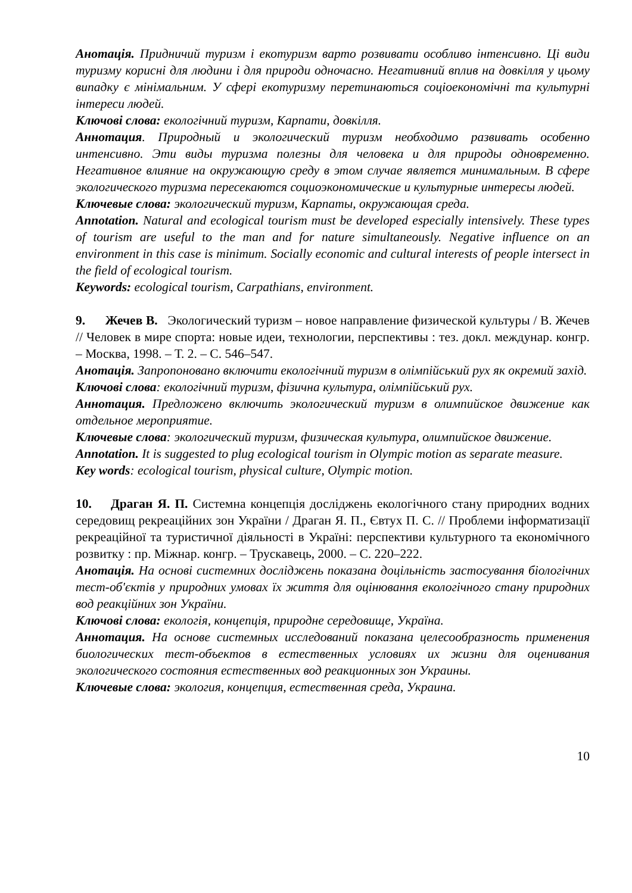Анотація. Придничий туризм і екотуризм варто розвивати особливо інтенсивно. Ці види туризму корисні для людини і для природи одночасно. Негативний вплив на довкілля у цьому випадку є мінімальним. У сфері екотуризму перетинаються соціоекономічні та культурні інтереси людей.
Ключові слова: екологічний туризм, Карпати, довкілля.
Аннотация. Природный и экологический туризм необходимо развивать особенно интенсивно. Эти виды туризма полезны для человека и для природы одновременно. Негативное влияние на окружающую среду в этом случае является минимальным. В сфере экологического туризма пересекаются социоэкономические и культурные интересы людей.
Ключевые слова: экологический туризм, Карпаты, окружающая среда.
Annotation. Natural and ecological tourism must be developed especially intensively. These types of tourism are useful to the man and for nature simultaneously. Negative influence on an environment in this case is minimum. Socially economic and cultural interests of people intersect in the field of ecological tourism.
Keywords: ecological tourism, Carpathians, environment.
9. Жечев В. Экологический туризм – новое направление физической культуры / В. Жечев // Человек в мире спорта: новые идеи, технологии, перспективы : тез. докл. междунар. конгр. – Москва, 1998. – Т. 2. – С. 546–547.
Анотація. Запропоновано включити екологічний туризм в олімпійський рух як окремий захід.
Ключові слова: екологічний туризм, фізична культура, олімпійський рух.
Аннотация. Предложено включить экологический туризм в олимпийское движение как отдельное мероприятие.
Ключевые слова: экологический туризм, физическая культура, олимпийское движение.
Annotation. It is suggested to plug ecological tourism in Olympic motion as separate measure.
Key words: ecological tourism, physical culture, Olympic motion.
10. Драган Я. П. Системна концепція досліджень екологічного стану природних водних середовищ рекреаційних зон України / Драган Я. П., Євтух П. С. // Проблеми інформатизації рекреаційної та туристичної діяльності в Україні: перспективи культурного та економічного розвитку : пр. Міжнар. конгр. – Трускавець, 2000. – С. 220–222.
Анотація. На основі системних досліджень показана доцільність застосування біологічних тест-об'єктів у природних умовах їх життя для оцінювання екологічного стану природних вод реакційних зон України.
Ключові слова: екологія, концепція, природне середовище, Україна.
Аннотация. На основе системных исследований показана целесообразность применения биологических тест-объектов в естественных условиях их жизни для оценивания экологического состояния естественных вод реакционных зон Украины.
Ключевые слова: экология, концепция, естественная среда, Украина.
10